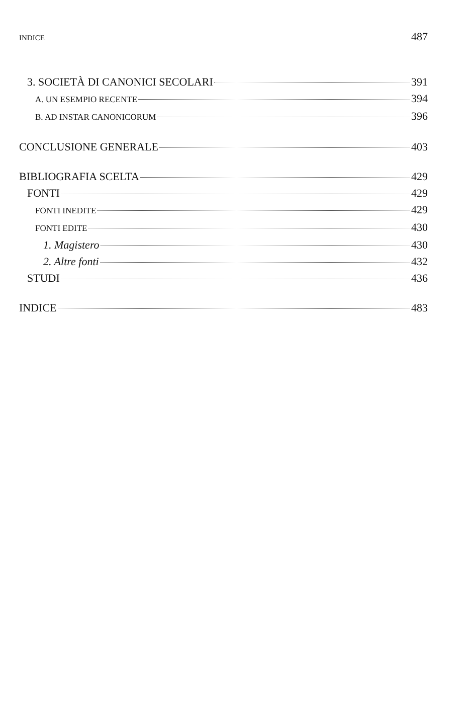INDICE 487
3. SOCIETÀ DI CANONICI SECOLARI 391
A. UN ESEMPIO RECENTE 394
B. AD INSTAR CANONICORUM 396
CONCLUSIONE GENERALE 403
BIBLIOGRAFIA SCELTA 429
FONTI 429
FONTI INEDITE 429
FONTI EDITE 430
1. Magistero 430
2. Altre fonti 432
STUDI 436
INDICE 483